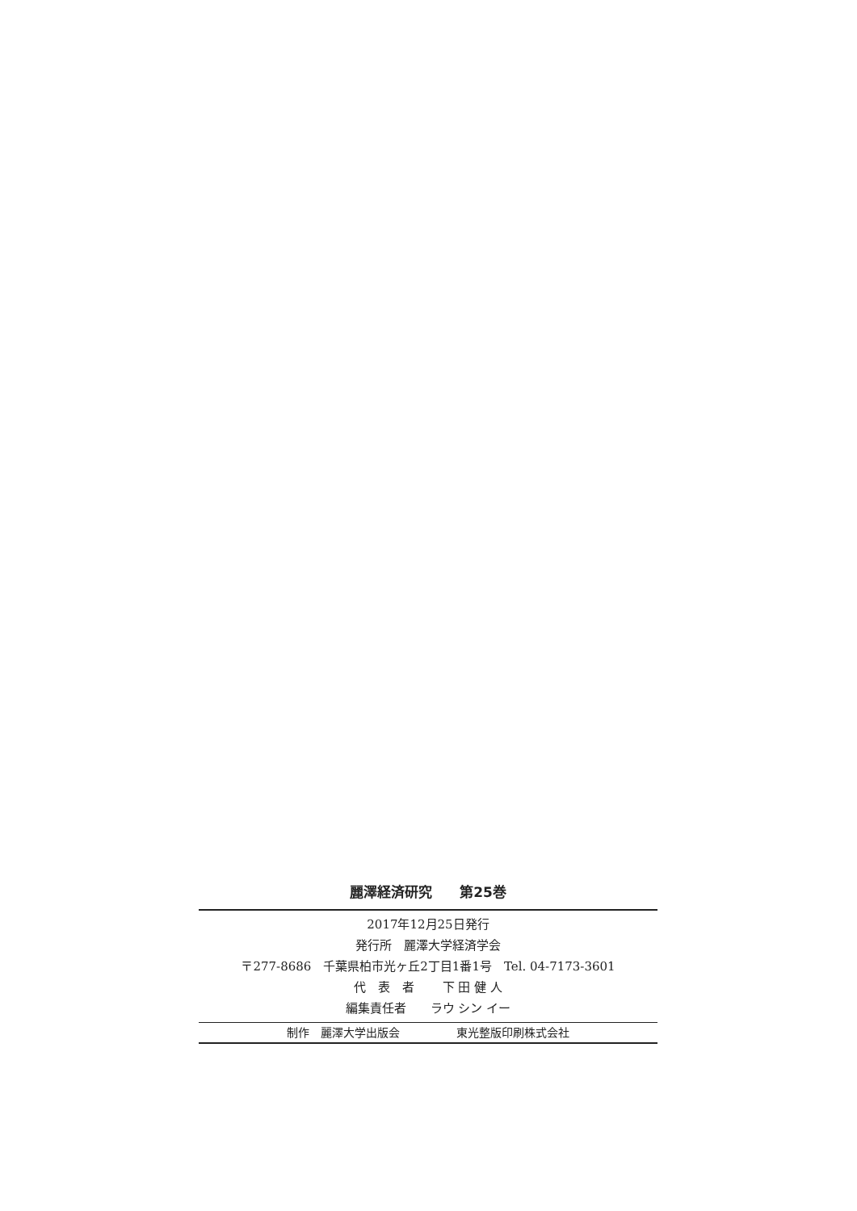麗澤経済研究　　第25巻
2017年12月25日発行
発行所　麗澤大学経済学会
〒277-8686　千葉県柏市光ヶ丘2丁目1番1号　Tel. 04-7173-3601
代　表　者　　 下 田 健 人
編集責任者　　ラウ シン イー
制作　麗澤大学出版会　　　　　東光整版印刷株式会社